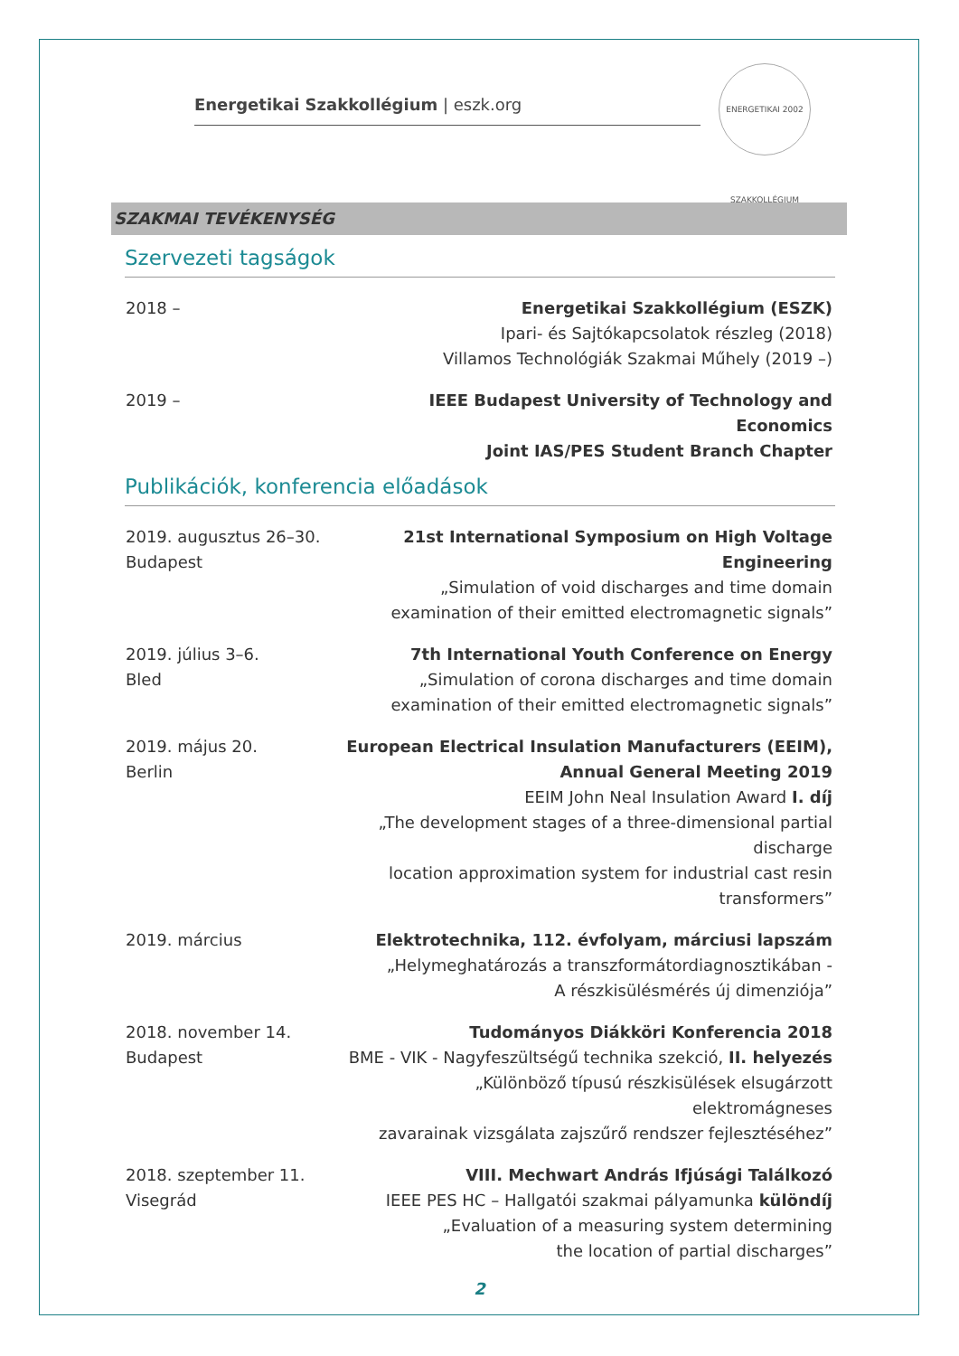ENERGETIKAI 2002 SZAKKOLLÉGIUM
Energetikai Szakkollégium | eszk.org
SZAKMAI TEVÉKENYSÉG
Szervezeti tagságok
2018 – Energetikai Szakkollégium (ESZK)
Ipari- és Sajtókapcsolatok részleg (2018)
Villamos Technológiák Szakmai Műhely (2019 –)
2019 – IEEE Budapest University of Technology and Economics
Joint IAS/PES Student Branch Chapter
Publikációk, konferencia előadások
2019. augusztus 26–30.
Budapest
21st International Symposium on High Voltage Engineering
„Simulation of void discharges and time domain
examination of their emitted electromagnetic signals”
2019. július 3–6.
Bled
7th International Youth Conference on Energy
„Simulation of corona discharges and time domain
examination of their emitted electromagnetic signals”
2019. május 20.
Berlin
European Electrical Insulation Manufacturers (EEIM),
Annual General Meeting 2019
EEIM John Neal Insulation Award I. díj
„The development stages of a three-dimensional partial discharge
location approximation system for industrial cast resin transformers”
2019. március Elektrotechnika, 112. évfolyam, márciusi lapszám
„Helymeghatározás a transzformátordiagnosztikában -
A részkisülésmérés új dimenziója”
2018. november 14.
Budapest
Tudományos Diákköri Konferencia 2018
BME - VIK - Nagyfeszültségű technika szekció, II. helyezés
„Különböző típusú részkisülések elsugárzott elektromágneses
zavarainak vizsgálata zajszűrő rendszer fejlesztéséhez”
2018. szeptember 11.
Visegrád
VIII. Mechwart András Ifjúsági Találkozó
IEEE PES HC – Hallgatói szakmai pályamunka különdíj
„Evaluation of a measuring system determining
the location of partial discharges”
2